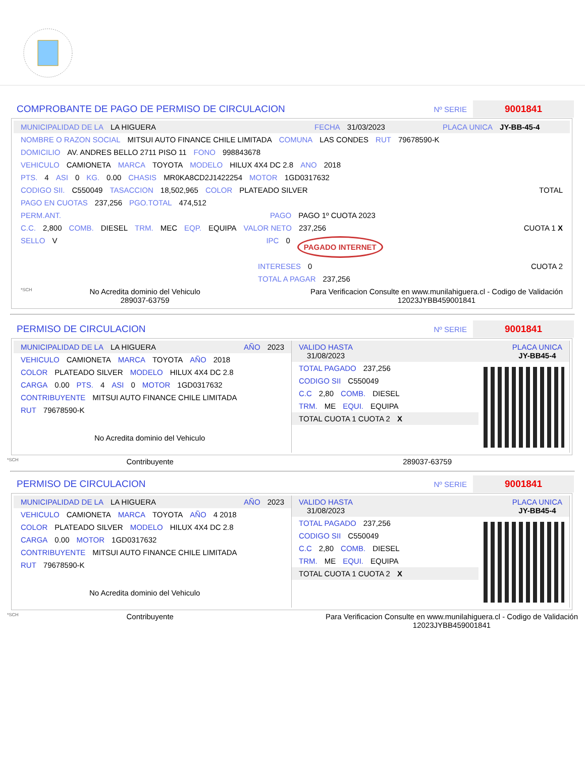COMPROBANTE DE PAGO DE PERMISO DE CIRCULACION Nº SERIE 9001841
MUNICIPALIDAD DE LA LA HIGUERA FECHA 31/03/2023 PLACA UNICA JY-BB-45-4
NOMBRE O RAZON SOCIAL MITSUI AUTO FINANCE CHILE LIMITADA COMUNA LAS CONDES RUT 79678590-K
DOMICILIO AV. ANDRES BELLO 2711 PISO 11 FONO 998843678
VEHICULO CAMIONETA MARCA TOYOTA MODELO HILUX 4X4 DC 2.8 ANO 2018
PTS. 4 ASI 0 KG. 0.00 CHASIS MR0KA8CD2J1422254 MOTOR 1GD0317632
CODIGO SII. C550049 TASACCION 18,502,965 COLOR PLATEADO SILVER TOTAL
PAGO EN CUOTAS 237,256 PGO.TOTAL 474,512
PERM.ANT. PAGO PAGO 1º CUOTA 2023
C.C. 2,800 COMB. DIESEL TRM. MEC EQP. EQUIPA VALOR NETO 237,256 CUOTA 1 X
SELLO V IPC 0 PAGADO INTERNET
INTERESES 0 CUOTA 2
TOTAL A PAGAR 237,256
*SCH No Acredita dominio del Vehiculo
289037-63759 Para Verificacion Consulte en www.munilahiguera.cl - Codigo de Validación
12023JYBB459001841
PERMISO DE CIRCULACION Nº SERIE 9001841
MUNICIPALIDAD DE LA LA HIGUERA AÑO 2023
VEHICULO CAMIONETA MARCA TOYOTA AÑO 2018
COLOR PLATEADO SILVER MODELO HILUX 4X4 DC 2.8
CARGA 0.00 PTS. 4 ASI 0 MOTOR 1GD0317632
CONTRIBUYENTE MITSUI AUTO FINANCE CHILE LIMITADA
RUT 79678590-K
No Acredita dominio del Vehiculo
VALIDO HASTA
31/08/2023 PLACA UNICA
JY-BB45-4
TOTAL PAGADO 237,256
CODIGO SII C550049
C.C 2,80 COMB. DIESEL
TRM. ME EQUI. EQUIPA
TOTAL CUOTA 1 CUOTA 2 X
*SCH Contribuyente 289037-63759
PERMISO DE CIRCULACION Nº SERIE 9001841
MUNICIPALIDAD DE LA LA HIGUERA AÑO 2023
VEHICULO CAMIONETA MARCA TOYOTA AÑO 4 2018
COLOR PLATEADO SILVER MODELO HILUX 4X4 DC 2.8
CARGA 0.00 MOTOR 1GD0317632
CONTRIBUYENTE MITSUI AUTO FINANCE CHILE LIMITADA
RUT 79678590-K
No Acredita dominio del Vehiculo
VALIDO HASTA
31/08/2023 PLACA UNICA
JY-BB45-4
TOTAL PAGADO 237,256
CODIGO SII C550049
C.C 2,80 COMB. DIESEL
TRM. ME EQUI. EQUIPA
TOTAL CUOTA 1 CUOTA 2 X
*SCH Contribuyente Para Verificacion Consulte en www.munilahiguera.cl - Codigo de Validación
12023JYBB459001841